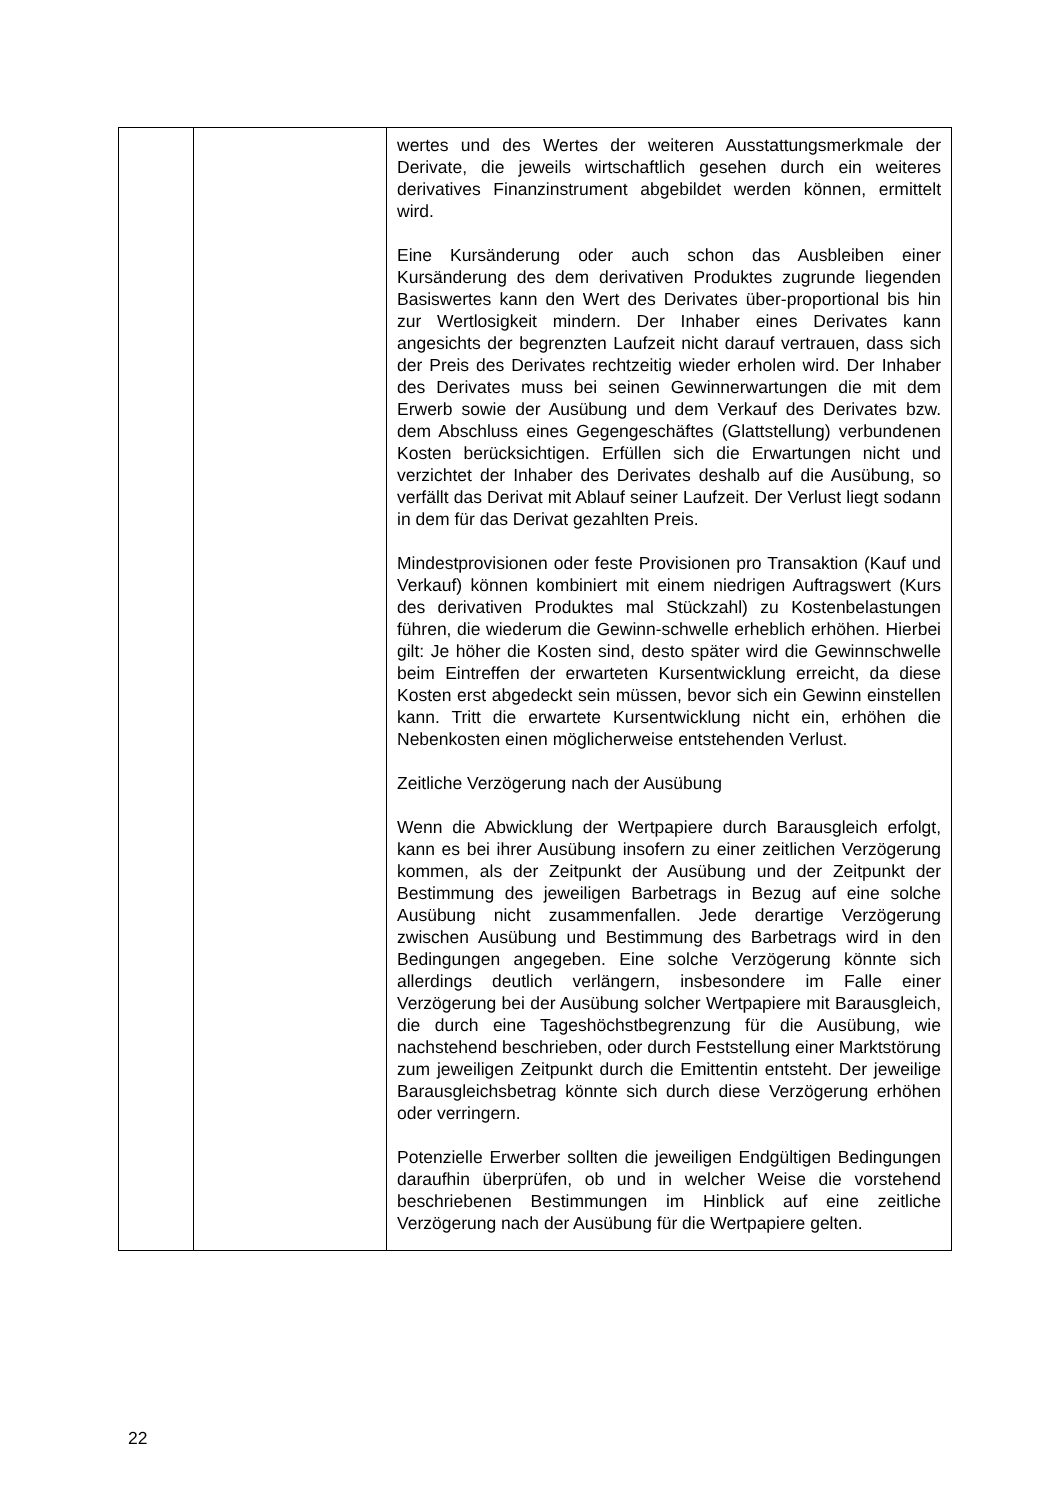| | | wertes und des Wertes der weiteren Ausstattungsmerkmale der Derivate, die jeweils wirtschaftlich gesehen durch ein weiteres derivatives Finanzinstrument abgebildet werden können, ermittelt wird. Eine Kursänderung oder auch schon das Ausbleiben einer Kursänderung des dem derivativen Produktes zugrunde liegenden Basiswertes kann den Wert des Derivates über-proportional bis hin zur Wertlosigkeit mindern. Der Inhaber eines Derivates kann angesichts der begrenzten Laufzeit nicht darauf vertrauen, dass sich der Preis des Derivates rechtzeitig wieder erholen wird. Der Inhaber des Derivates muss bei seinen Gewinnerwartungen die mit dem Erwerb sowie der Ausübung und dem Verkauf des Derivates bzw. dem Abschluss eines Gegengeschäftes (Glattstellung) verbundenen Kosten berücksichtigen. Erfüllen sich die Erwartungen nicht und verzichtet der Inhaber des Derivates deshalb auf die Ausübung, so verfällt das Derivat mit Ablauf seiner Laufzeit. Der Verlust liegt sodann in dem für das Derivat gezahlten Preis. Mindestprovisionen oder feste Provisionen pro Transaktion (Kauf und Verkauf) können kombiniert mit einem niedrigen Auftragswert (Kurs des derivativen Produktes mal Stückzahl) zu Kostenbelastungen führen, die wiederum die Gewinn-schwelle erheblich erhöhen. Hierbei gilt: Je höher die Kosten sind, desto später wird die Gewinnschwelle beim Eintreffen der erwarteten Kursentwicklung erreicht, da diese Kosten erst abgedeckt sein müssen, bevor sich ein Gewinn einstellen kann. Tritt die erwartete Kursentwicklung nicht ein, erhöhen die Nebenkosten einen möglicherweise entstehenden Verlust. Zeitliche Verzögerung nach der Ausübung Wenn die Abwicklung der Wertpapiere durch Barausgleich erfolgt, kann es bei ihrer Ausübung insofern zu einer zeitlichen Verzögerung kommen, als der Zeitpunkt der Ausübung und der Zeitpunkt der Bestimmung des jeweiligen Barbetrags in Bezug auf eine solche Ausübung nicht zusammenfallen. Jede derartige Verzögerung zwischen Ausübung und Bestimmung des Barbetrags wird in den Bedingungen angegeben. Eine solche Verzögerung könnte sich allerdings deutlich verlängern, insbesondere im Falle einer Verzögerung bei der Ausübung solcher Wertpapiere mit Barausgleich, die durch eine Tageshöchstbegrenzung für die Ausübung, wie nachstehend beschrieben, oder durch Feststellung einer Marktstörung zum jeweiligen Zeitpunkt durch die Emittentin entsteht. Der jeweilige Barausgleichsbetrag könnte sich durch diese Verzögerung erhöhen oder verringern. Potenzielle Erwerber sollten die jeweiligen Endgültigen Bedingungen daraufhin überprüfen, ob und in welcher Weise die vorstehend beschriebenen Bestimmungen im Hinblick auf eine zeitliche Verzögerung nach der Ausübung für die Wertpapiere gelten. |
22